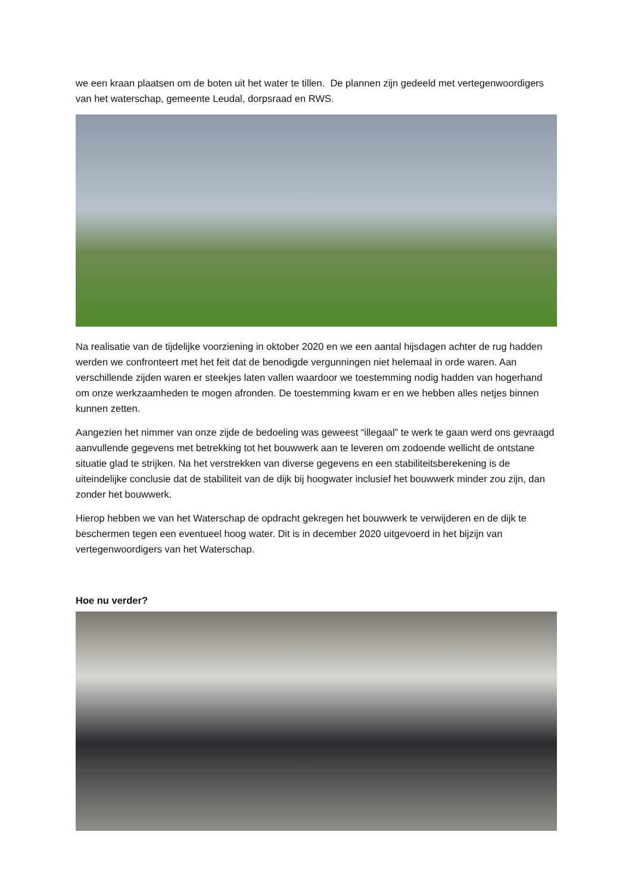we een kraan plaatsen om de boten uit het water te tillen. De plannen zijn gedeeld met vertegenwoordigers van het waterschap, gemeente Leudal, dorpsraad en RWS.
Na realisatie van de tijdelijke voorziening in oktober 2020 en we een aantal hijsdagen achter de rug hadden werden we confronteert met het feit dat de benodigde vergunningen niet helemaal in orde waren. Aan verschillende zijden waren er steekjes laten vallen waardoor we toestemming nodig hadden van hogerhand om onze werkzaamheden te mogen afronden. De toestemming kwam er en we hebben alles netjes binnen kunnen zetten.
Aangezien het nimmer van onze zijde de bedoeling was geweest “illegaal” te werk te gaan werd ons gevraagd aanvullende gegevens met betrekking tot het bouwwerk aan te leveren om zodoende wellicht de ontstane situatie glad te strijken. Na het verstrekken van diverse gegevens en een stabiliteitsberekening is de uiteindelijke conclusie dat de stabiliteit van de dijk bij hoogwater inclusief het bouwwerk minder zou zijn, dan zonder het bouwwerk.
Hierop hebben we van het Waterschap de opdracht gekregen het bouwwerk te verwijderen en de dijk te beschermen tegen een eventueel hoog water. Dit is in december 2020 uitgevoerd in het bijzijn van vertegenwoordigers van het Waterschap.
Hoe nu verder?